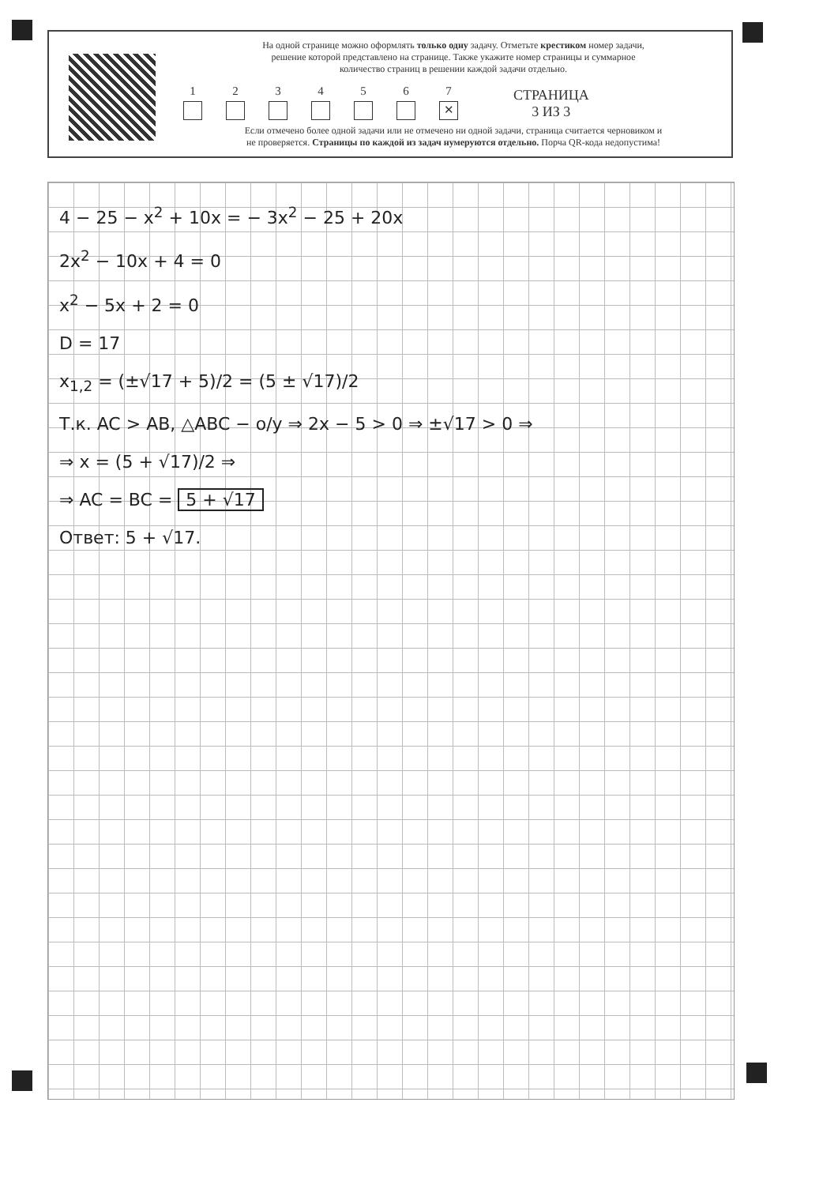На одной странице можно оформлять только одну задачу. Отметьте крестиком номер задачи,
решение которой представлено на странице. Также укажите номер страницы и суммарное
количество страниц в решении каждой задачи отдельно.
1
2
3
4
5
6
7
✕
СТРАНИЦА
3 ИЗ 3
Если отмечено более одной задачи или не отмечено ни одной задачи, страница считается черновиком и
не проверяется. Страницы по каждой из задач нумеруются отдельно. Порча QR-кода недопустима!
4 − 25 − x<sup>2</sup> + 10x = − 3x<sup>2</sup> − 25 + 20x
2x<sup>2</sup> − 10x + 4 = 0
x<sup>2</sup> − 5x + 2 = 0
D = 17
x<sub>1,2</sub> = (±√17 + 5)/2 = (5 ± √17)/2
Т.к. AC > AB, △ABC − о/у ⇒ 2x − 5 > 0 ⇒ ±√17 > 0 ⇒
⇒ x = (5 + √17)/2 ⇒
⇒ AC = BC = 5 + √17
Ответ: 5 + √17.